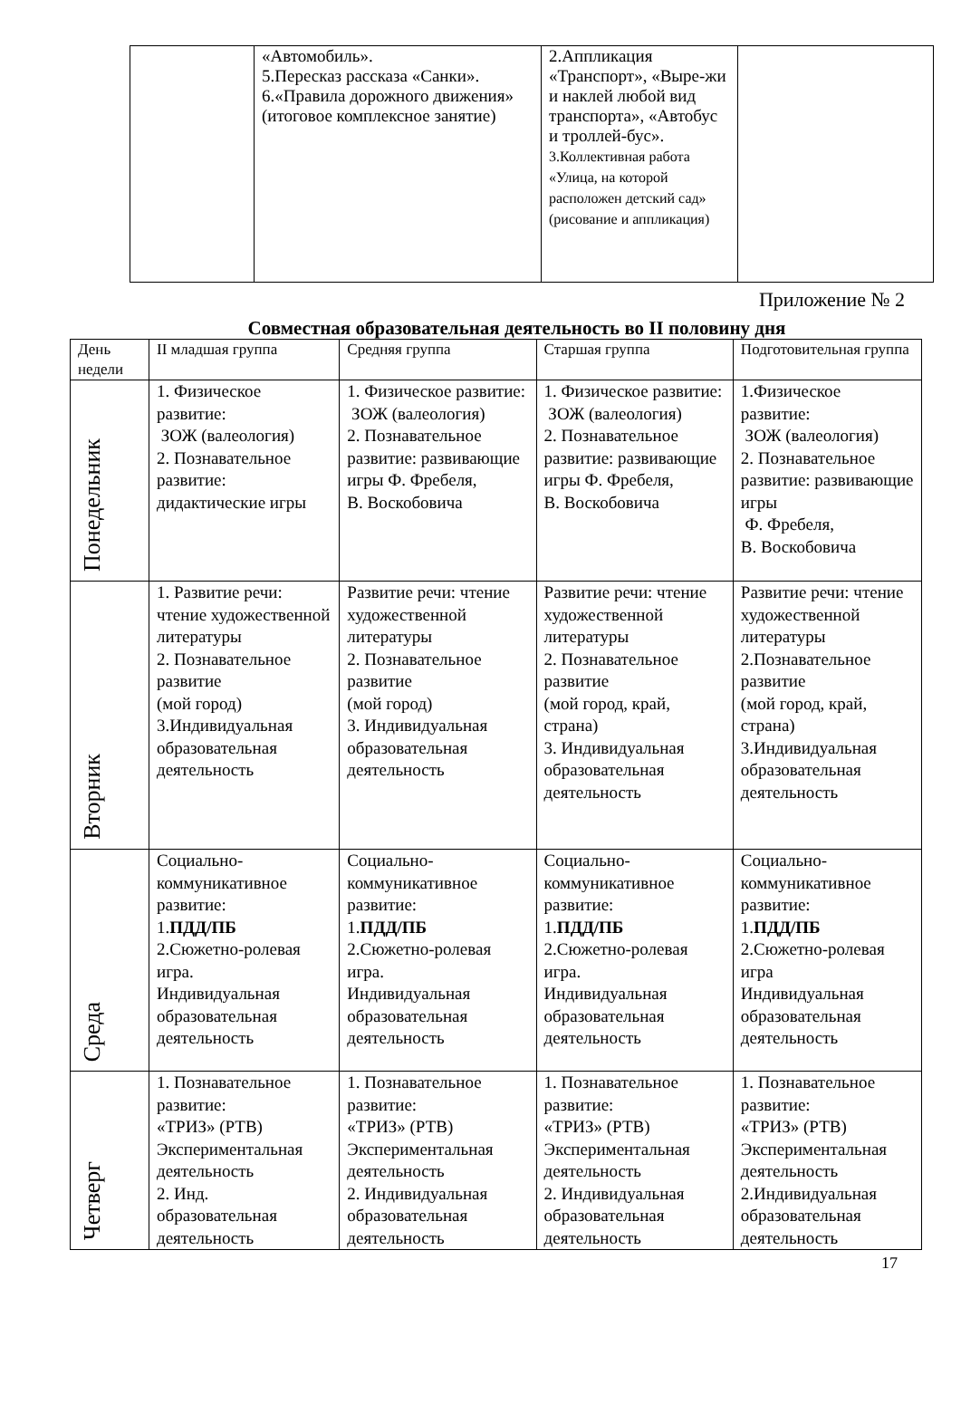| | «Автомобиль». 5.Пересказ рассказа «Санки». 6.«Правила дорожного движения» (итоговое комплексное занятие) | 2.Аппликация «Транспорт», «Выре-жи и наклей любой вид транспорта», «Автобус и троллей-бус». 3.Коллективная работа «Улица, на которой расположен детский сад» (рисование и аппликация) | |
Приложение № 2
Совместная образовательная деятельность во II половину дня
| День недели | II младшая группа | Средняя группа | Старшая группа | Подготовительная группа |
| --- | --- | --- | --- | --- |
| Понедельник | 1. Физическое развитие: ЗОЖ (валеология) 2. Познавательное развитие: дидактические игры | 1. Физическое развитие: ЗОЖ (валеология) 2. Познавательное развитие: развивающие игры Ф. Фребеля, В. Воскобовича | 1. Физическое развитие: ЗОЖ (валеология) 2. Познавательное развитие: развивающие игры Ф. Фребеля, В. Воскобовича | 1.Физическое развитие: ЗОЖ (валеология) 2. Познавательное развитие: развивающие игры Ф. Фребеля, В. Воскобовича |
| Вторник | 1. Развитие речи: чтение художественной литературы 2. Познавательное развитие (мой город) 3.Индивидуальная образовательная деятельность | Развитие речи: чтение художественной литературы 2. Познавательное развитие (мой город) 3. Индивидуальная образовательная деятельность | Развитие речи: чтение художественной литературы 2. Познавательное развитие (мой город, край, страна) 3. Индивидуальная образовательная деятельность | Развитие речи: чтение художественной литературы 2.Познавательное развитие (мой город, край, страна) 3.Индивидуальная образовательная деятельность |
| Среда | Социально-коммуникативное развитие: 1. ПДД/ПБ 2.Сюжетно-ролевая игра. Индивидуальная образовательная деятельность | Социально-коммуникативное развитие: 1. ПДД/ПБ 2.Сюжетно-ролевая игра. Индивидуальная образовательная деятельность | Социально-коммуникативное развитие: 1. ПДД/ПБ 2.Сюжетно-ролевая игра. Индивидуальная образовательная деятельность | Социально-коммуникативное развитие: 1. ПДД/ПБ 2.Сюжетно-ролевая игра Индивидуальная образовательная деятельность |
| Четверг | 1. Познавательное развитие: «ТРИЗ» (РТВ) Экспериментальная деятельность 2. Инд. образовательная деятельность | 1. Познавательное развитие: «ТРИЗ» (РТВ) Экспериментальная деятельность 2. Индивидуальная образовательная деятельность | 1. Познавательное развитие: «ТРИЗ» (РТВ) Экспериментальная деятельность 2. Индивидуальная образовательная деятельность | 1. Познавательное развитие: «ТРИЗ» (РТВ) Экспериментальная деятельность 2.Индивидуальная образовательная деятельность |
17